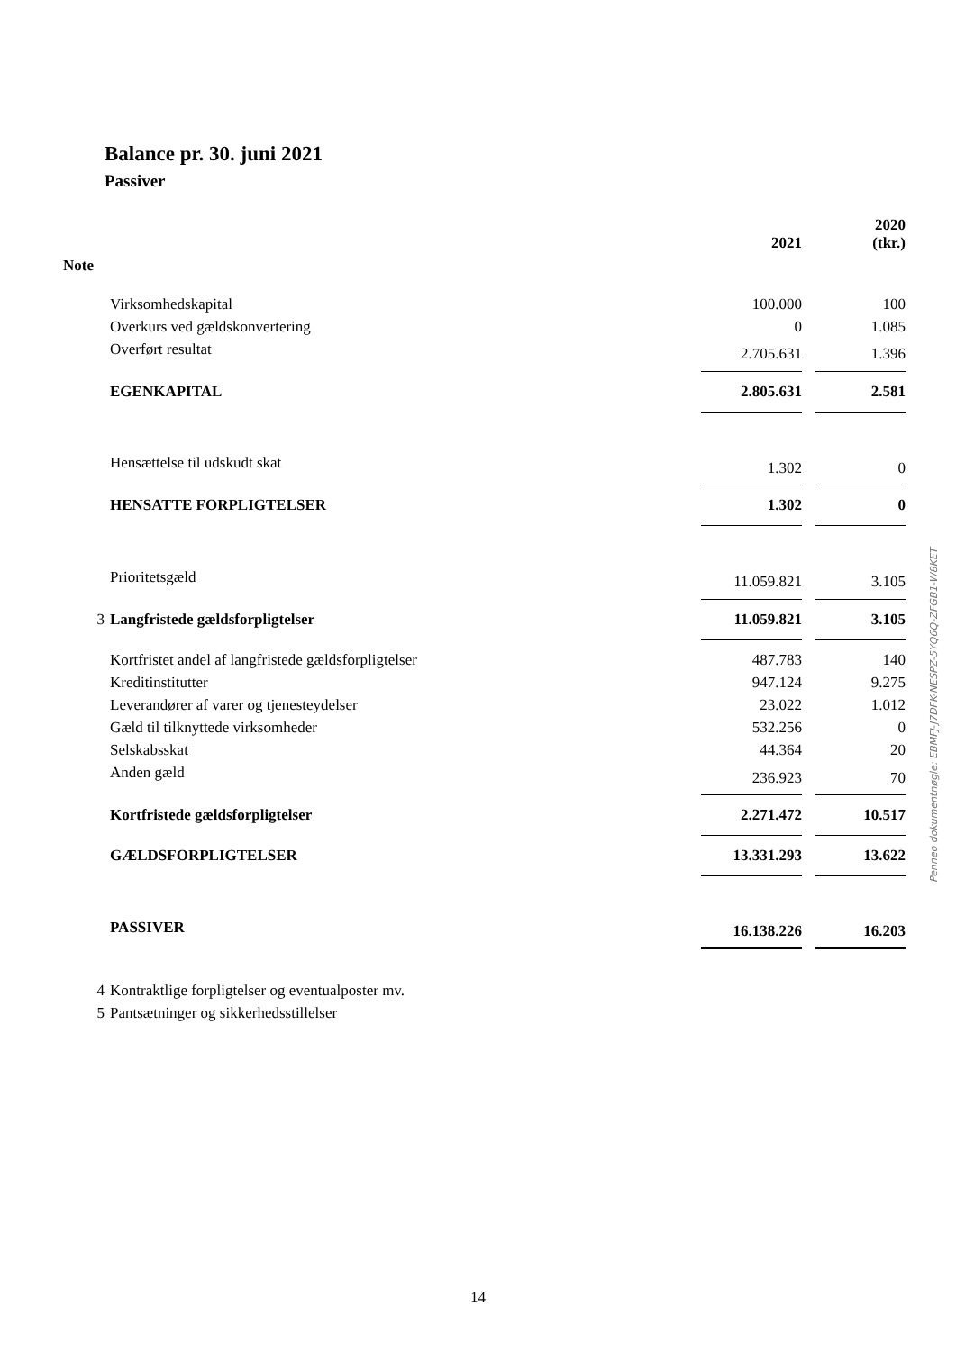Balance pr. 30. juni 2021
Passiver
| | | 2021 | | 2020 (tkr.) |
| --- | --- | --- | --- | --- |
| Note | | | | |
| | Virksomhedskapital | 100.000 | | 100 |
| | Overkurs ved gældskonvertering | 0 | | 1.085 |
| | Overført resultat | 2.705.631 | | 1.396 |
| | EGENKAPITAL | 2.805.631 | | 2.581 |
| | Hensættelse til udskudt skat | 1.302 | | 0 |
| | HENSATTE FORPLIGTELSER | 1.302 | | 0 |
| | Prioritetsgæld | 11.059.821 | | 3.105 |
| 3 | Langfristede gældsforpligtelser | 11.059.821 | | 3.105 |
| | Kortfristet andel af langfristede gældsforpligtelser | 487.783 | | 140 |
| | Kreditinstitutter | 947.124 | | 9.275 |
| | Leverandører af varer og tjenesteydelser | 23.022 | | 1.012 |
| | Gæld til tilknyttede virksomheder | 532.256 | | 0 |
| | Selskabsskat | 44.364 | | 20 |
| | Anden gæld | 236.923 | | 70 |
| | Kortfristede gældsforpligtelser | 2.271.472 | | 10.517 |
| | GÆLDSFORPLIGTELSER | 13.331.293 | | 13.622 |
| | PASSIVER | 16.138.226 | | 16.203 |
| 4 | Kontraktlige forpligtelser og eventualposter mv. | | | |
| 5 | Pantsætninger og sikkerhedsstillelser | | | |
Penneo dokumentnøgle: EBMFJ-J7DFK-NESPZ-5YQ6Q-ZFGB1-W8KET
14